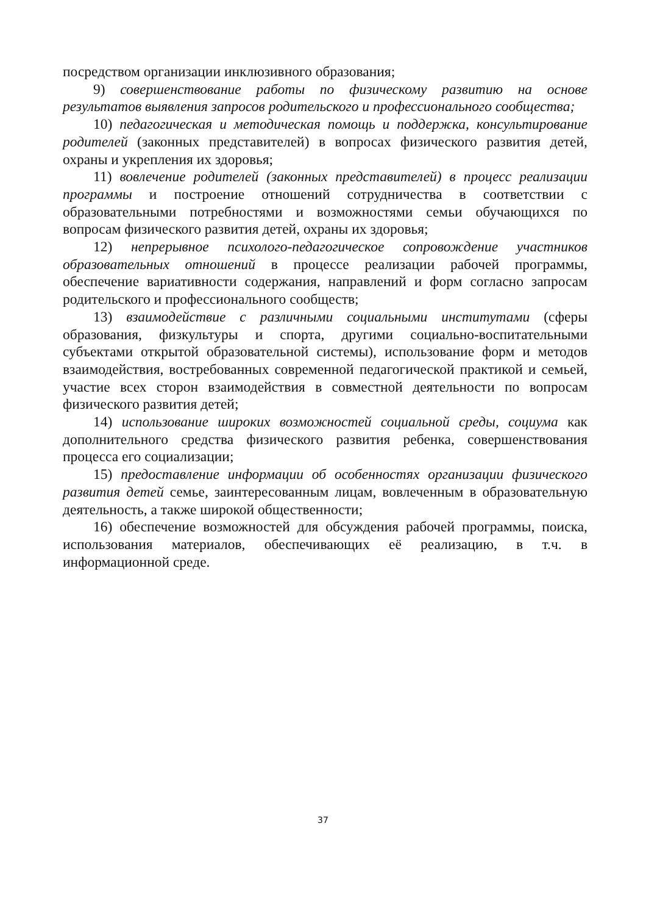посредством организации инклюзивного образования;
9) совершенствование работы по физическому развитию на основе результатов выявления запросов родительского и профессионального сообщества;
10) педагогическая и методическая помощь и поддержка, консультирование родителей (законных представителей) в вопросах физического развития детей, охраны и укрепления их здоровья;
11) вовлечение родителей (законных представителей) в процесс реализации программы и построение отношений сотрудничества в соответствии с образовательными потребностями и возможностями семьи обучающихся по вопросам физического развития детей, охраны их здоровья;
12) непрерывное психолого-педагогическое сопровождение участников образовательных отношений в процессе реализации рабочей программы, обеспечение вариативности содержания, направлений и форм согласно запросам родительского и профессионального сообществ;
13) взаимодействие с различными социальными институтами (сферы образования, физкультуры и спорта, другими социально-воспитательными субъектами открытой образовательной системы), использование форм и методов взаимодействия, востребованных современной педагогической практикой и семьей, участие всех сторон взаимодействия в совместной деятельности по вопросам физического развития детей;
14) использование широких возможностей социальной среды, социума как дополнительного средства физического развития ребенка, совершенствования процесса его социализации;
15) предоставление информации об особенностях организации физического развития детей семье, заинтересованным лицам, вовлеченным в образовательную деятельность, а также широкой общественности;
16) обеспечение возможностей для обсуждения рабочей программы, поиска, использования материалов, обеспечивающих её реализацию, в т.ч. в информационной среде.
37